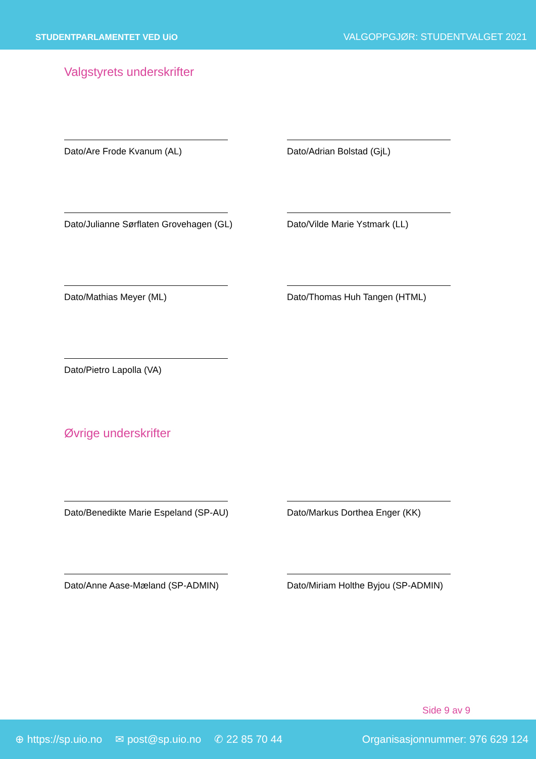STUDENTPARLAMENTET VED UiO VALGOPPGJØR: STUDENTVALGET 2021
Valgstyrets underskrifter
Dato/Are Frode Kvanum (AL) Dato/Adrian Bolstad (GjL)
Dato/Julianne Sørflaten Grovehagen (GL) Dato/Vilde Marie Ystmark (LL)
Dato/Mathias Meyer (ML) Dato/Thomas Huh Tangen (HTML)
Dato/Pietro Lapolla (VA)
Øvrige underskrifter
Dato/Benedikte Marie Espeland (SP-AU) Dato/Markus Dorthea Enger (KK)
Dato/Anne Aase-Mæland (SP-ADMIN) Dato/Miriam Holthe Byjou (SP-ADMIN)
Side 9 av 9
⊕ https://sp.uio.no ✉ post@sp.uio.no ✆ 22 85 70 44 Organisasjonnummer: 976 629 124